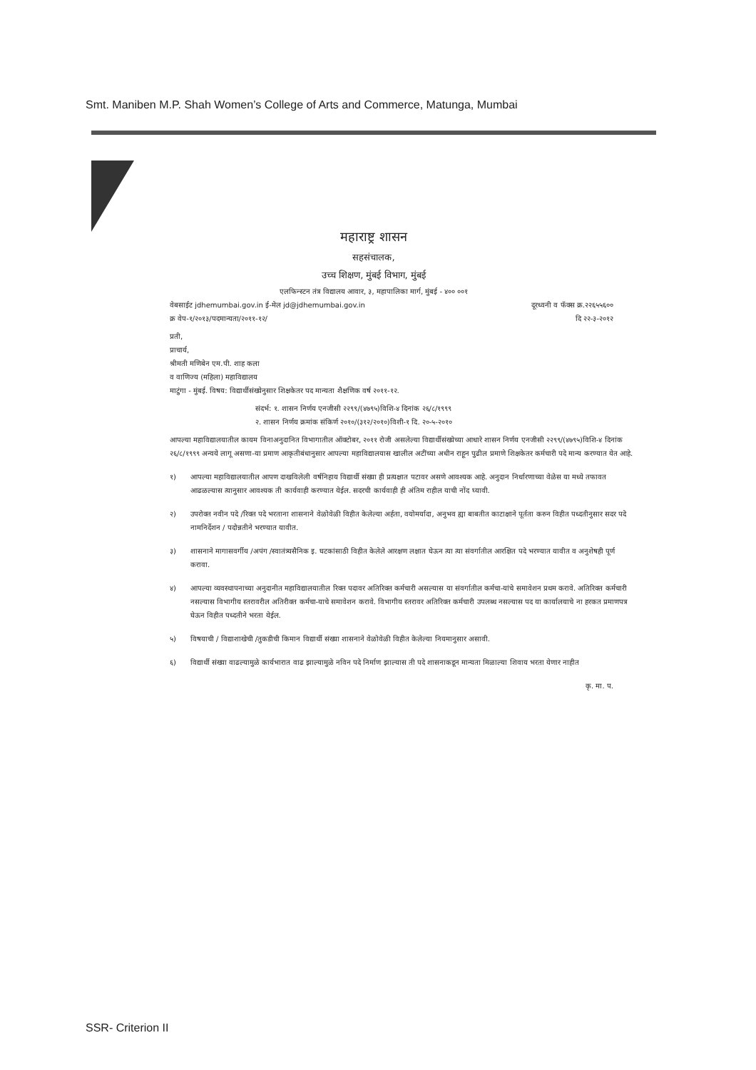Smt. Maniben M.P. Shah Women’s College of Arts and Commerce, Matunga, Mumbai
महाराष्ट्र शासन
सहसंचालक,
उच्च शिक्षण, मुंबई विभाग, मुंबई
एलफिन्स्टन तंत्र विद्यालय आवार, ३, महापालिका मार्ग, मुंबई - ४०० ००१
वेबसाईट jdhemumbai.gov.in ई-मेल jd@jdhemumbai.gov.in दूरध्वनी व फॅक्स क्र.२२६५५६००
क्र वेप-१/२०१३/पदमान्यता/२०११-१२/ दि २२-३-२०१२
प्रती,
प्राचार्य,
श्रीमती मणिबेन एम.पी. शाह कला
व वाणिज्य (महिला) महाविद्यालय
माटुंगा - मुंबई. विषय: विद्यार्थीसंख्येनुसार शिक्षकेतर पद मान्यता शैक्षणिक वर्ष २०११-१२.
संदर्भ: १. शासन निर्णय एनजीसी २२९९/(४७९५)विशि-४ दिनांक २६/८/१९९९
२. शासन निर्णय क्रमांक संकिर्ण २०१०/(३१२/२०१०)विशी-१ दि. २०-५-२०१०
आपल्या महाविद्यालयातील कायम विनाअनुदानित विभागातील ऑक्टोबर, २०११ रोजी असलेल्या विद्यार्थीसंख्येच्या आधारे शासन निर्णय एनजीसी २२९९/(४७९५)विशि-४ दिनांक २६/८/१९९९ अन्वये लागू असणा-या प्रमाण आकृतीबंधानुसार आपल्या महाविद्यालयास खालील अटींच्या अधीन राहून पुढील प्रमाणे शिक्षकेतर कर्मचारी पदे मान्य करण्यात येत आहे.
१) आपल्या महाविद्यालयातील आपण दाखविलेली वर्षनिहाय विद्यार्थी संख्या ही प्रत्यक्षात पटावर असणे आवश्यक आहे. अनुदान निर्धारणाच्या वेळेस या मध्ये तफावत आढळल्यास त्यानुसार आवश्यक ती कार्यवाही करण्यात येईल. सदरची कार्यवाही ही अंतिम राहील याची नोंद घ्यावी.
२) उपरोक्त नवीन पदे /रिक्त पदे भरताना शासनाने वेळोवेळी विहीत केलेल्या अर्हता, वयोमर्यादा, अनुभव ह्या बाबतीत काटाक्षाने पूर्तता करुन विहीत पध्दतीनुसार सदर पदे नामनिर्देशन / पदोन्नतीने भरण्यात यावीत.
३) शासनाने मागासवर्गीय /अपंग /स्वातंत्र्यसैनिक इ. घटकांसाठी विहीत केलेले आरक्षण लक्षात घेऊन त्या त्या संवर्गातील आरक्षित पदे भरण्यात यावीत व अनुशेषही पूर्ण करावा.
४) आपल्या व्यवस्थापनाच्या अनुदानीत महाविद्यालयातील रिक्त पदावर अतिरिक्त कर्मचारी असल्यास या संवर्गातील कर्मचा-यांचे समावेशन प्रथम करावे. अतिरिक्त कर्मचारी नसल्यास विभागीय स्तरावरील अतिरीक्त कर्मचा-याचे समावेशन करावे. विभागीय स्तरावर अतिरिक्त कर्मचारी उपलब्ध नसल्यास पद या कार्यालयाचे ना हरकत प्रमाणपत्र घेऊन विहीत पध्दतीने भरता येईल.
५) विषयाची / विद्याशाखेची /तुकडीची किमान विद्यार्थी संख्या शासनाने वेळोवेळी विहीत केलेल्या नियमानुसार असावी.
६) विद्यार्थी संख्या वाढल्यामुळे कार्यभारात वाढ झाल्यामुळे नविन पदे निर्माण झाल्यास ती पदे शासनाकडून मान्यता मिळाल्या शिवाय भरता येणार नाहीत
कृ. मा. प.
SSR- Criterion II